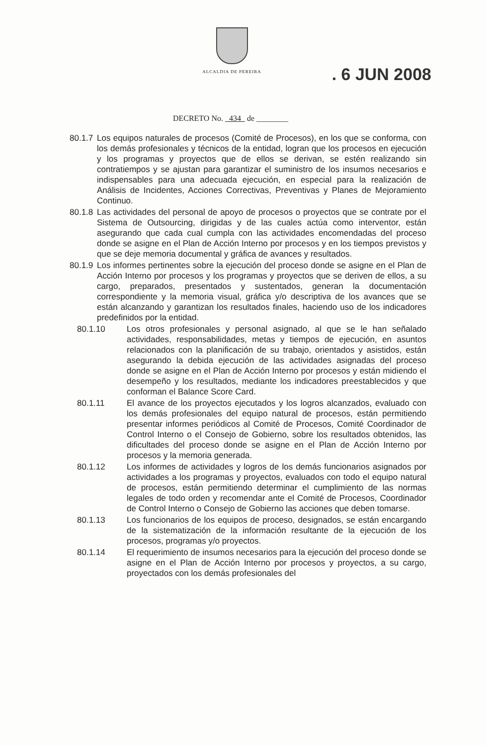ALCALDIA DE PEREIRA
. 6 JUN 2008
DECRETO No. 434 de ________
80.1.7 Los equipos naturales de procesos (Comité de Procesos), en los que se conforma, con los demás profesionales y técnicos de la entidad, logran que los procesos en ejecución y los programas y proyectos que de ellos se derivan, se estén realizando sin contratiempos y se ajustan para garantizar el suministro de los insumos necesarios e indispensables para una adecuada ejecución, en especial para la realización de Análisis de Incidentes, Acciones Correctivas, Preventivas y Planes de Mejoramiento Continuo.
80.1.8 Las actividades del personal de apoyo de procesos o proyectos que se contrate por el Sistema de Outsourcing, dirigidas y de las cuales actúa como interventor, están asegurando que cada cual cumpla con las actividades encomendadas del proceso donde se asigne en el Plan de Acción Interno por procesos y en los tiempos previstos y que se deje memoria documental y gráfica de avances y resultados.
80.1.9 Los informes pertinentes sobre la ejecución del proceso donde se asigne en el Plan de Acción Interno por procesos y los programas y proyectos que se deriven de ellos, a su cargo, preparados, presentados y sustentados, generan la documentación correspondiente y la memoria visual, gráfica y/o descriptiva de los avances que se están alcanzando y garantizan los resultados finales, haciendo uso de los indicadores predefinidos por la entidad.
80.1.10 Los otros profesionales y personal asignado, al que se le han señalado actividades, responsabilidades, metas y tiempos de ejecución, en asuntos relacionados con la planificación de su trabajo, orientados y asistidos, están asegurando la debida ejecución de las actividades asignadas del proceso donde se asigne en el Plan de Acción Interno por procesos y están midiendo el desempeño y los resultados, mediante los indicadores preestablecidos y que conforman el Balance Score Card.
80.1.11 El avance de los proyectos ejecutados y los logros alcanzados, evaluado con los demás profesionales del equipo natural de procesos, están permitiendo presentar informes periódicos al Comité de Procesos, Comité Coordinador de Control Interno o el Consejo de Gobierno, sobre los resultados obtenidos, las dificultades del proceso donde se asigne en el Plan de Acción Interno por procesos y la memoria generada.
80.1.12 Los informes de actividades y logros de los demás funcionarios asignados por actividades a los programas y proyectos, evaluados con todo el equipo natural de procesos, están permitiendo determinar el cumplimiento de las normas legales de todo orden y recomendar ante el Comité de Procesos, Coordinador de Control Interno o Consejo de Gobierno las acciones que deben tomarse.
80.1.13 Los funcionarios de los equipos de proceso, designados, se están encargando de la sistematización de la información resultante de la ejecución de los procesos, programas y/o proyectos.
80.1.14 El requerimiento de insumos necesarios para la ejecución del proceso donde se asigne en el Plan de Acción Interno por procesos y proyectos, a su cargo, proyectados con los demás profesionales del